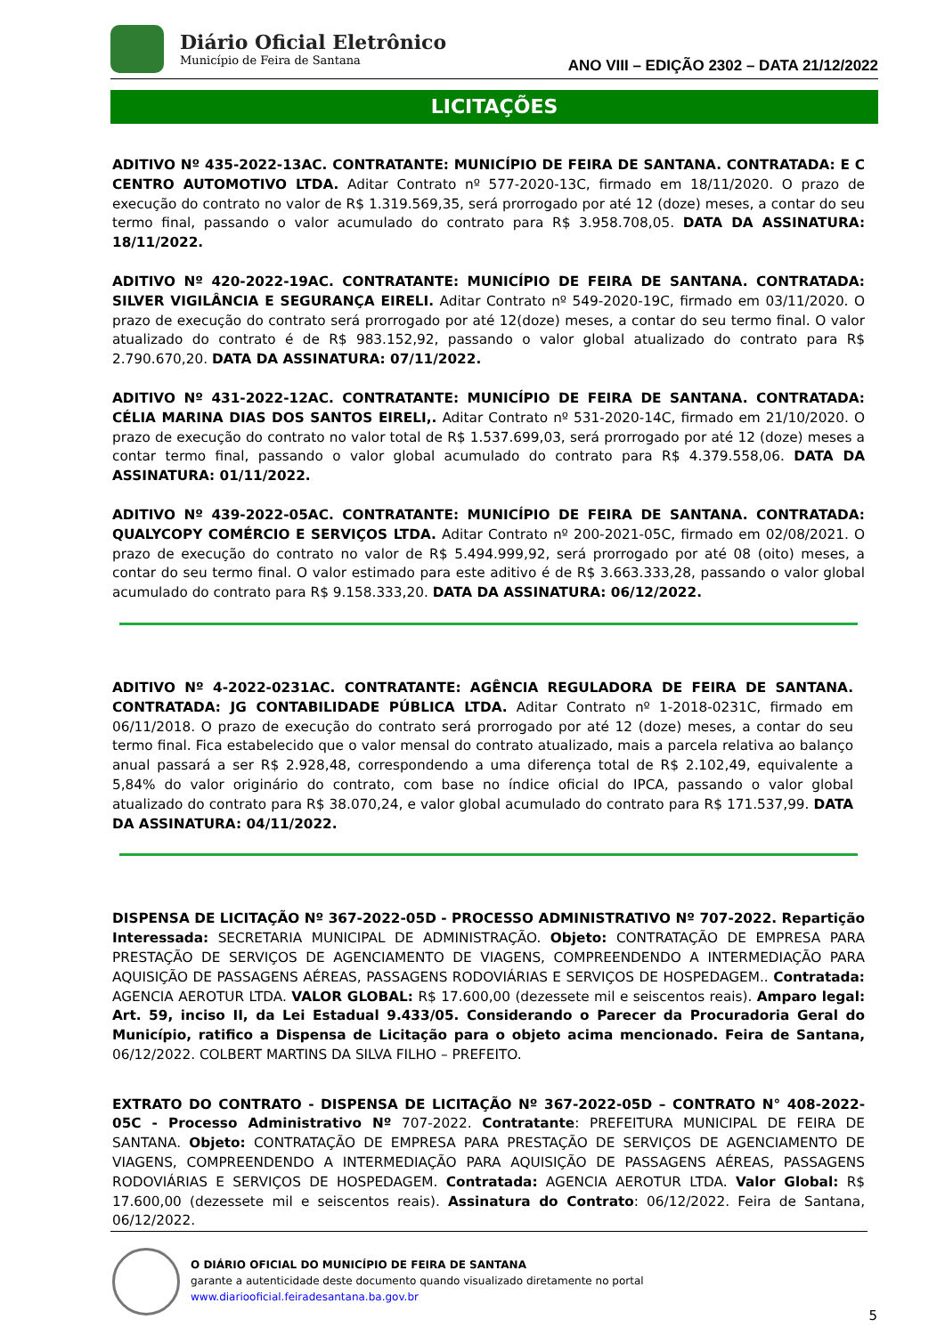Diário Oficial Eletrônico
Município de Feira de Santana
ANO VIII – EDIÇÃO 2302 – DATA 21/12/2022
LICITAÇÕES
ADITIVO Nº 435-2022-13AC. CONTRATANTE: MUNICÍPIO DE FEIRA DE SANTANA. CONTRATADA: E C CENTRO AUTOMOTIVO LTDA. Aditar Contrato nº 577-2020-13C, firmado em 18/11/2020. O prazo de execução do contrato no valor de R$ 1.319.569,35, será prorrogado por até 12 (doze) meses, a contar do seu termo final, passando o valor acumulado do contrato para R$ 3.958.708,05. DATA DA ASSINATURA: 18/11/2022.
ADITIVO Nº 420-2022-19AC. CONTRATANTE: MUNICÍPIO DE FEIRA DE SANTANA. CONTRATADA: SILVER VIGILÂNCIA E SEGURANÇA EIRELI. Aditar Contrato nº 549-2020-19C, firmado em 03/11/2020. O prazo de execução do contrato será prorrogado por até 12(doze) meses, a contar do seu termo final. O valor atualizado do contrato é de R$ 983.152,92, passando o valor global atualizado do contrato para R$ 2.790.670,20. DATA DA ASSINATURA: 07/11/2022.
ADITIVO Nº 431-2022-12AC. CONTRATANTE: MUNICÍPIO DE FEIRA DE SANTANA. CONTRATADA: CÉLIA MARINA DIAS DOS SANTOS EIRELI,. Aditar Contrato nº 531-2020-14C, firmado em 21/10/2020. O prazo de execução do contrato no valor total de R$ 1.537.699,03, será prorrogado por até 12 (doze) meses a contar termo final, passando o valor global acumulado do contrato para R$ 4.379.558,06. DATA DA ASSINATURA: 01/11/2022.
ADITIVO Nº 439-2022-05AC. CONTRATANTE: MUNICÍPIO DE FEIRA DE SANTANA. CONTRATADA: QUALYCOPY COMÉRCIO E SERVIÇOS LTDA. Aditar Contrato nº 200-2021-05C, firmado em 02/08/2021. O prazo de execução do contrato no valor de R$ 5.494.999,92, será prorrogado por até 08 (oito) meses, a contar do seu termo final. O valor estimado para este aditivo é de R$ 3.663.333,28, passando o valor global acumulado do contrato para R$ 9.158.333,20. DATA DA ASSINATURA: 06/12/2022.
ADITIVO Nº 4-2022-0231AC. CONTRATANTE: AGÊNCIA REGULADORA DE FEIRA DE SANTANA. CONTRATADA: JG CONTABILIDADE PÚBLICA LTDA. Aditar Contrato nº 1-2018-0231C, firmado em 06/11/2018. O prazo de execução do contrato será prorrogado por até 12 (doze) meses, a contar do seu termo final. Fica estabelecido que o valor mensal do contrato atualizado, mais a parcela relativa ao balanço anual passará a ser R$ 2.928,48, correspondendo a uma diferença total de R$ 2.102,49, equivalente a 5,84% do valor originário do contrato, com base no índice oficial do IPCA, passando o valor global atualizado do contrato para R$ 38.070,24, e valor global acumulado do contrato para R$ 171.537,99. DATA DA ASSINATURA: 04/11/2022.
DISPENSA DE LICITAÇÃO Nº 367-2022-05D - PROCESSO ADMINISTRATIVO Nº 707-2022. Repartição Interessada: SECRETARIA MUNICIPAL DE ADMINISTRAÇÃO. Objeto: CONTRATAÇÃO DE EMPRESA PARA PRESTAÇÃO DE SERVIÇOS DE AGENCIAMENTO DE VIAGENS, COMPREENDENDO A INTERMEDIAÇÃO PARA AQUISIÇÃO DE PASSAGENS AÉREAS, PASSAGENS RODOVIÁRIAS E SERVIÇOS DE HOSPEDAGEM.. Contratada: AGENCIA AEROTUR LTDA. VALOR GLOBAL: R$ 17.600,00 (dezessete mil e seiscentos reais). Amparo legal: Art. 59, inciso II, da Lei Estadual 9.433/05. Considerando o Parecer da Procuradoria Geral do Município, ratifico a Dispensa de Licitação para o objeto acima mencionado. Feira de Santana, 06/12/2022. COLBERT MARTINS DA SILVA FILHO – PREFEITO.
EXTRATO DO CONTRATO - DISPENSA DE LICITAÇÃO Nº 367-2022-05D – CONTRATO N° 408-2022-05C - Processo Administrativo Nº 707-2022. Contratante: PREFEITURA MUNICIPAL DE FEIRA DE SANTANA. Objeto: CONTRATAÇÃO DE EMPRESA PARA PRESTAÇÃO DE SERVIÇOS DE AGENCIAMENTO DE VIAGENS, COMPREENDENDO A INTERMEDIAÇÃO PARA AQUISIÇÃO DE PASSAGENS AÉREAS, PASSAGENS RODOVIÁRIAS E SERVIÇOS DE HOSPEDAGEM. Contratada: AGENCIA AEROTUR LTDA. Valor Global: R$ 17.600,00 (dezessete mil e seiscentos reais). Assinatura do Contrato: 06/12/2022. Feira de Santana, 06/12/2022.
O DIÁRIO OFICIAL DO MUNICÍPIO DE FEIRA DE SANTANA
garante a autenticidade deste documento quando visualizado diretamente no portal
www.diariooficial.feiradesantana.ba.gov.br
5